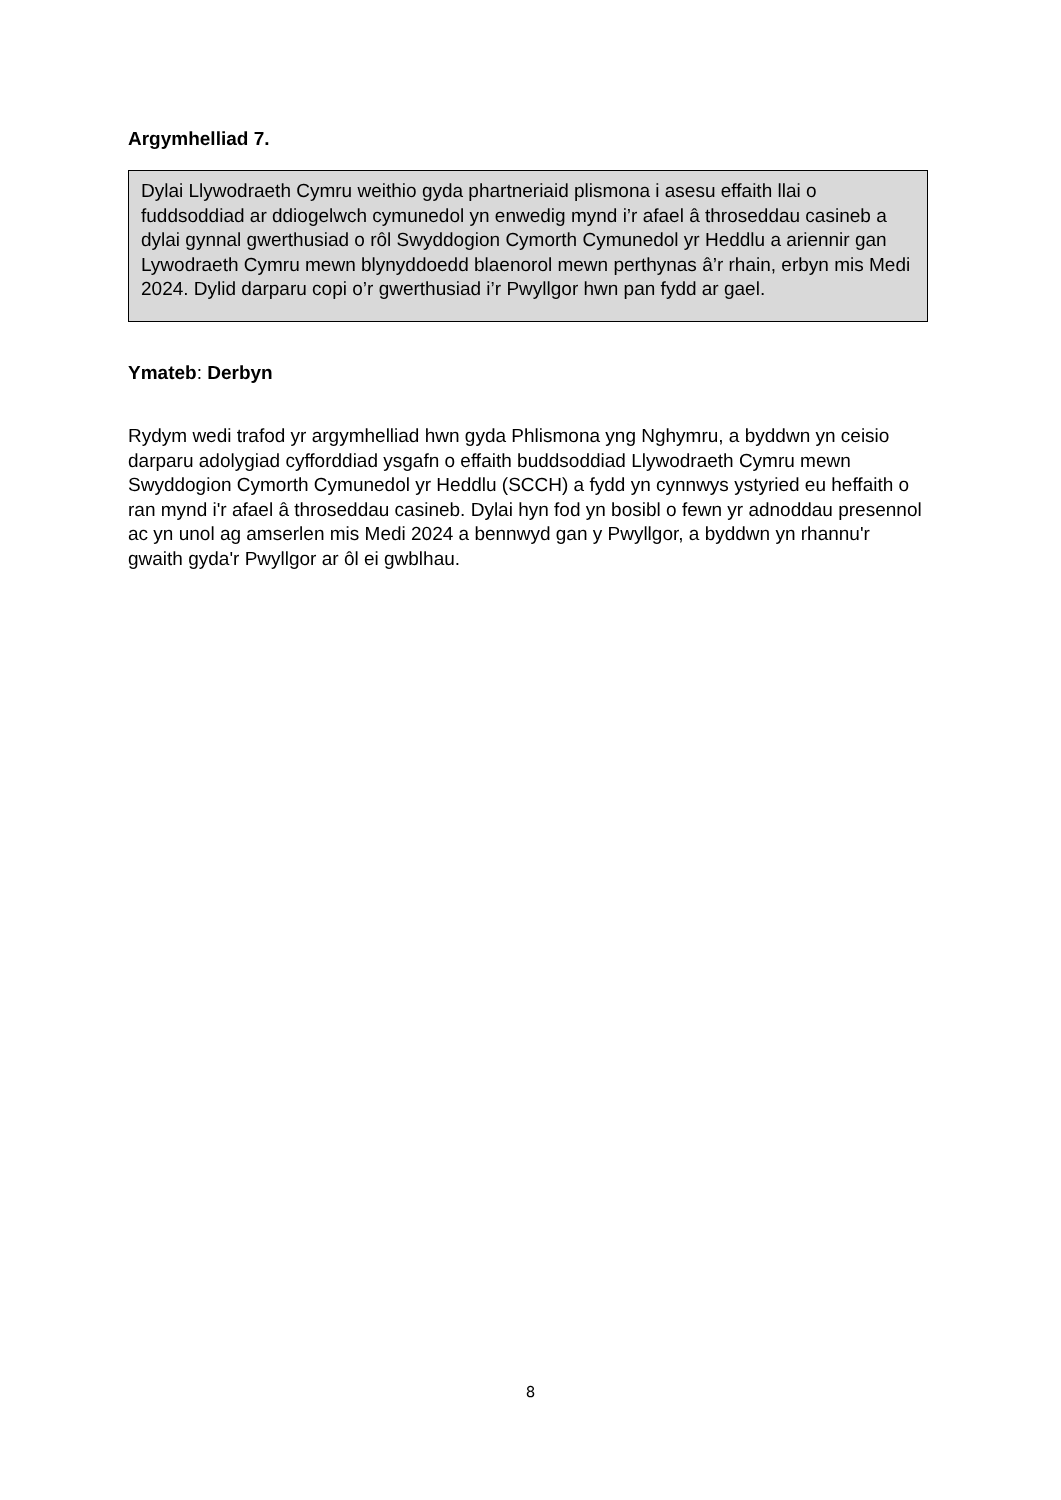Argymhelliad 7.
Dylai Llywodraeth Cymru weithio gyda phartneriaid plismona i asesu effaith llai o fuddsoddiad ar ddiogelwch cymunedol yn enwedig mynd i’r afael â throseddau casineb a dylai gynnal gwerthusiad o rôl Swyddogion Cymorth Cymunedol yr Heddlu a ariennir gan Lywodraeth Cymru mewn blynyddoedd blaenorol mewn perthynas â’r rhain, erbyn mis Medi 2024. Dylid darparu copi o’r gwerthusiad i’r Pwyllgor hwn pan fydd ar gael.
Ymateb: Derbyn
Rydym wedi trafod yr argymhelliad hwn gyda Phlismona yng Nghymru, a byddwn yn ceisio darparu adolygiad cyfforddiad ysgafn o effaith buddsoddiad Llywodraeth Cymru mewn Swyddogion Cymorth Cymunedol yr Heddlu (SCCH) a fydd yn cynnwys ystyried eu heffaith o ran mynd i'r afael â throseddau casineb. Dylai hyn fod yn bosibl o fewn yr adnoddau presennol ac yn unol ag amserlen mis Medi 2024 a bennwyd gan y Pwyllgor, a byddwn yn rhannu'r gwaith gyda'r Pwyllgor ar ôl ei gwblhau.
8